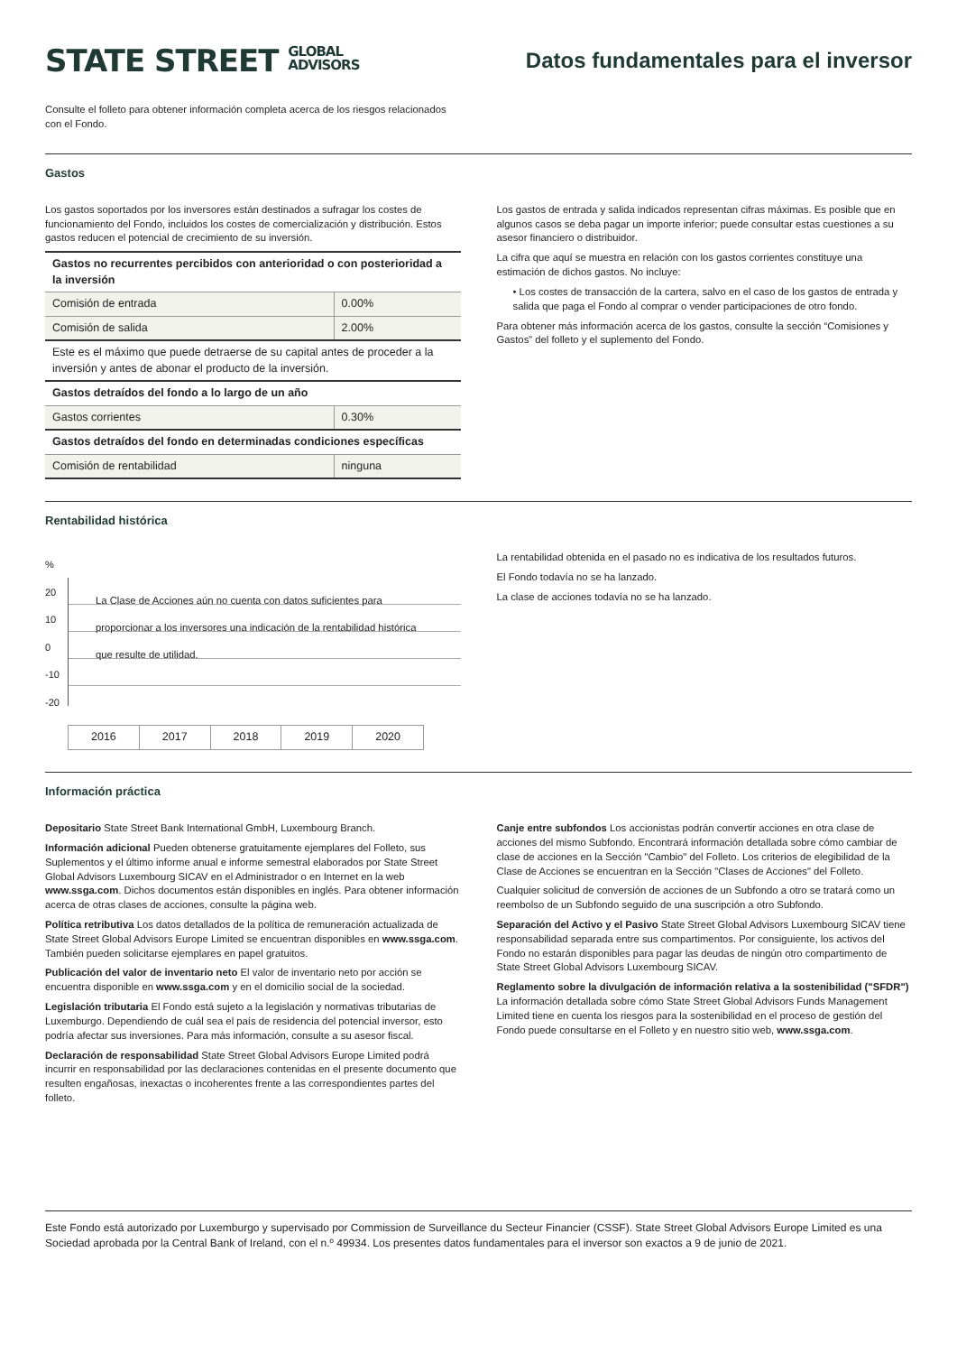STATE STREET GLOBAL
ADVISORS
Datos fundamentales para el inversor
Consulte el folleto para obtener información completa acerca de los riesgos relacionados con el Fondo.
Gastos
Los gastos soportados por los inversores están destinados a sufragar los costes de funcionamiento del Fondo, incluidos los costes de comercialización y distribución. Estos gastos reducen el potencial de crecimiento de su inversión.
| Gastos no recurrentes percibidos con anterioridad o con posterioridad a la inversión | |
| Comisión de entrada | 0.00% |
| Comisión de salida | 2.00% |
| Este es el máximo que puede detraerse de su capital antes de proceder a la inversión y antes de abonar el producto de la inversión. | |
| Gastos detraídos del fondo a lo largo de un año | |
| Gastos corrientes | 0.30% |
| Gastos detraídos del fondo en determinadas condiciones específicas | |
| Comisión de rentabilidad | ninguna |
Los gastos de entrada y salida indicados representan cifras máximas. Es posible que en algunos casos se deba pagar un importe inferior; puede consultar estas cuestiones a su asesor financiero o distribuidor.
La cifra que aquí se muestra en relación con los gastos corrientes constituye una estimación de dichos gastos. No incluye:
• Los costes de transacción de la cartera, salvo en el caso de los gastos de entrada y salida que paga el Fondo al comprar o vender participaciones de otro fondo.
Para obtener más información acerca de los gastos, consulte la sección “Comisiones y Gastos” del folleto y el suplemento del Fondo.
Rentabilidad histórica
%
20
10
0
-10
-20
La Clase de Acciones aún no cuenta con datos suficientes para proporcionar a los inversores una indicación de la rentabilidad histórica que resulte de utilidad.
| 2016 | 2017 | 2018 | 2019 | 2020 |
La rentabilidad obtenida en el pasado no es indicativa de los resultados futuros.
El Fondo todavía no se ha lanzado.
La clase de acciones todavía no se ha lanzado.
Información práctica
Depositario State Street Bank International GmbH, Luxembourg Branch.
Información adicional Pueden obtenerse gratuitamente ejemplares del Folleto, sus Suplementos y el último informe anual e informe semestral elaborados por State Street Global Advisors Luxembourg SICAV en el Administrador o en Internet en la web www.ssga.com. Dichos documentos están disponibles en inglés. Para obtener información acerca de otras clases de acciones, consulte la página web.
Política retributiva Los datos detallados de la política de remuneración actualizada de State Street Global Advisors Europe Limited se encuentran disponibles en www.ssga.com. También pueden solicitarse ejemplares en papel gratuitos.
Publicación del valor de inventario neto El valor de inventario neto por acción se encuentra disponible en www.ssga.com y en el domicilio social de la sociedad.
Legislación tributaria El Fondo está sujeto a la legislación y normativas tributarias de Luxemburgo. Dependiendo de cuál sea el país de residencia del potencial inversor, esto podría afectar sus inversiones. Para más información, consulte a su asesor fiscal.
Declaración de responsabilidad State Street Global Advisors Europe Limited podrá incurrir en responsabilidad por las declaraciones contenidas en el presente documento que resulten engañosas, inexactas o incoherentes frente a las correspondientes partes del folleto.
Canje entre subfondos Los accionistas podrán convertir acciones en otra clase de acciones del mismo Subfondo. Encontrará información detallada sobre cómo cambiar de clase de acciones en la Sección "Cambio" del Folleto. Los criterios de elegibilidad de la Clase de Acciones se encuentran en la Sección "Clases de Acciones" del Folleto.
Cualquier solicitud de conversión de acciones de un Subfondo a otro se tratará como un reembolso de un Subfondo seguido de una suscripción a otro Subfondo.
Separación del Activo y el Pasivo State Street Global Advisors Luxembourg SICAV tiene responsabilidad separada entre sus compartimentos. Por consiguiente, los activos del Fondo no estarán disponibles para pagar las deudas de ningún otro compartimento de State Street Global Advisors Luxembourg SICAV.
Reglamento sobre la divulgación de información relativa a la sostenibilidad ("SFDR") La información detallada sobre cómo State Street Global Advisors Funds Management Limited tiene en cuenta los riesgos para la sostenibilidad en el proceso de gestión del Fondo puede consultarse en el Folleto y en nuestro sitio web, www.ssga.com.
Este Fondo está autorizado por Luxemburgo y supervisado por Commission de Surveillance du Secteur Financier (CSSF). State Street Global Advisors Europe Limited es una Sociedad aprobada por la Central Bank of Ireland, con el n.º 49934. Los presentes datos fundamentales para el inversor son exactos a 9 de junio de 2021.